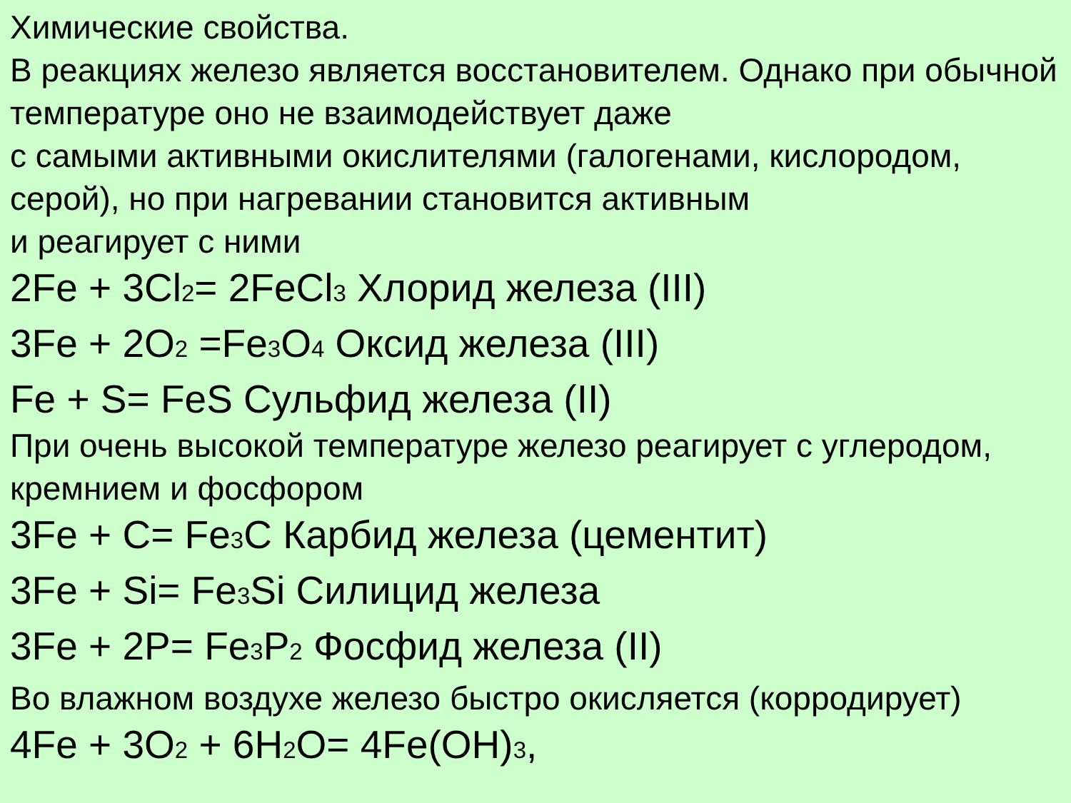Химические свойства.
В реакциях железо является восстановителем. Однако при обычной температуре оно не взаимодействует даже
с самыми активными окислителями (галогенами, кислородом, серой), но при нагревании становится активным
и реагирует с ними
2Fe + 3Cl2= 2FeCl3 Хлорид железа (III)
3Fe + 2O2 =Fe3 O4 Оксид железа (III)
Fe + S= FeS Сульфид железа (II)
При очень высокой температуре железо реагирует с углеродом, кремнием и фосфором
3Fe + C= Fe3 C Карбид железа (цементит)
3Fe + Si= Fe3 Si Силицид железа
3Fe + 2P= Fe3 P2 Фосфид железа (II)
Во влажном воздухе железо быстро окисляется (корродирует)
4Fe + 3O2 + 6H2 O= 4Fe(OH)3,